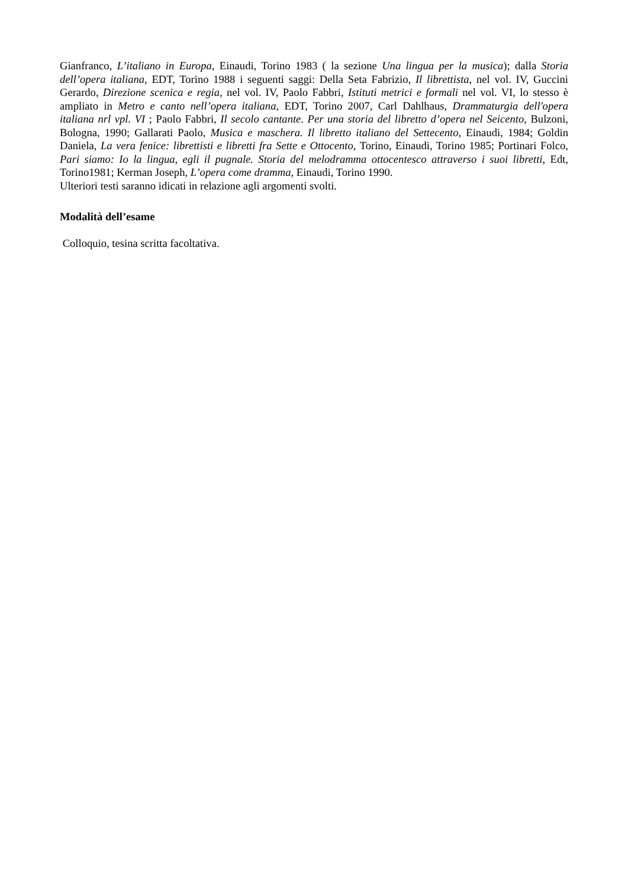Gianfranco, L’italiano in Europa, Einaudi, Torino 1983 ( la sezione Una lingua per la musica); dalla Storia dell’opera italiana, EDT, Torino 1988 i seguenti saggi: Della Seta Fabrizio, Il librettista, nel vol. IV, Guccini Gerardo, Direzione scenica e regia, nel vol. IV, Paolo Fabbri, Istituti metrici e formali nel vol. VI, lo stesso è ampliato in Metro e canto nell’opera italiana, EDT, Torino 2007, Carl Dahlhaus, Drammaturgia dell'opera italiana nrl vpl. VI ; Paolo Fabbri, Il secolo cantante. Per una storia del libretto d’opera nel Seicento, Bulzoni, Bologna, 1990; Gallarati Paolo, Musica e maschera. Il libretto italiano del Settecento, Einaudi, 1984; Goldin Daniela, La vera fenice: librettisti e libretti fra Sette e Ottocento, Torino, Einaudi, Torino 1985; Portinari Folco, Pari siamo: Io la lingua, egli il pugnale. Storia del melodramma ottocentesco attraverso i suoi libretti, Edt, Torino1981; Kerman Joseph, L’opera come dramma, Einaudi, Torino 1990.
Ulteriori testi saranno idicati in relazione agli argomenti svolti.
Modalità dell’esame
Colloquio, tesina scritta facoltativa.